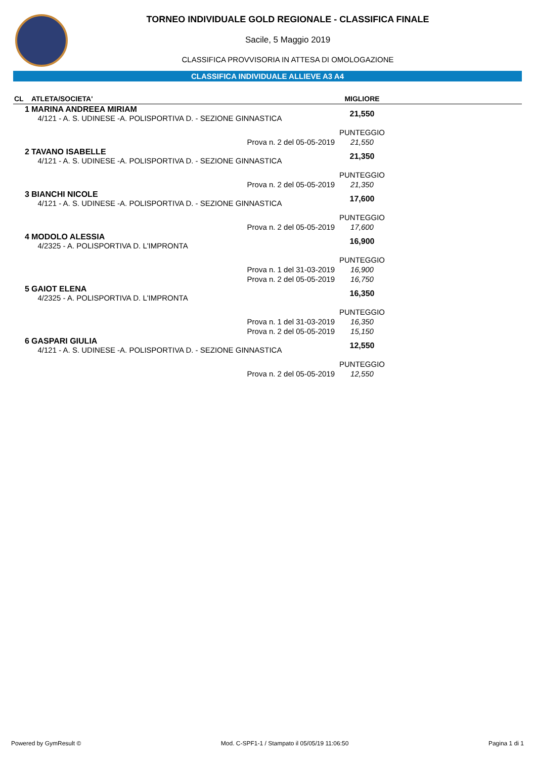TORNEO INDIVIDUALE GOLD REGIONALE - CLASSIFICA FINALE
Sacile, 5 Maggio 2019
CLASSIFICA PROVVISORIA IN ATTESA DI OMOLOGAZIONE
CLASSIFICA INDIVIDUALE ALLIEVE A3 A4
| CL | ATLETA/SOCIETA' | | MIGLIORE | |
| --- | --- | --- | --- | --- |
| 1 | MARINA ANDREEA MIRIAM 4/121 - A. S. UDINESE -A. POLISPORTIVA D. - SEZIONE GINNASTICA | | 21,550 | |
| | | | PUNTEGGIO | |
| | | Prova n. 2 del 05-05-2019 | 21,550 | |
| 2 | TAVANO ISABELLE 4/121 - A. S. UDINESE -A. POLISPORTIVA D. - SEZIONE GINNASTICA | | 21,350 | |
| | | | PUNTEGGIO | |
| | | Prova n. 2 del 05-05-2019 | 21,350 | |
| 3 | BIANCHI NICOLE 4/121 - A. S. UDINESE -A. POLISPORTIVA D. - SEZIONE GINNASTICA | | 17,600 | |
| | | | PUNTEGGIO | |
| | | Prova n. 2 del 05-05-2019 | 17,600 | |
| 4 | MODOLO ALESSIA 4/2325 - A. POLISPORTIVA D. L'IMPRONTA | | 16,900 | |
| | | | PUNTEGGIO | |
| | | Prova n. 1 del 31-03-2019 | 16,900 | |
| | | Prova n. 2 del 05-05-2019 | 16,750 | |
| 5 | GAIOT ELENA 4/2325 - A. POLISPORTIVA D. L'IMPRONTA | | 16,350 | |
| | | | PUNTEGGIO | |
| | | Prova n. 1 del 31-03-2019 | 16,350 | |
| | | Prova n. 2 del 05-05-2019 | 15,150 | |
| 6 | GASPARI GIULIA 4/121 - A. S. UDINESE -A. POLISPORTIVA D. - SEZIONE GINNASTICA | | 12,550 | |
| | | | PUNTEGGIO | |
| | | Prova n. 2 del 05-05-2019 | 12,550 | |
Powered by GymResult © Mod. C-SPF1-1 / Stampato il 05/05/19 11:06:50 Pagina 1 di 1